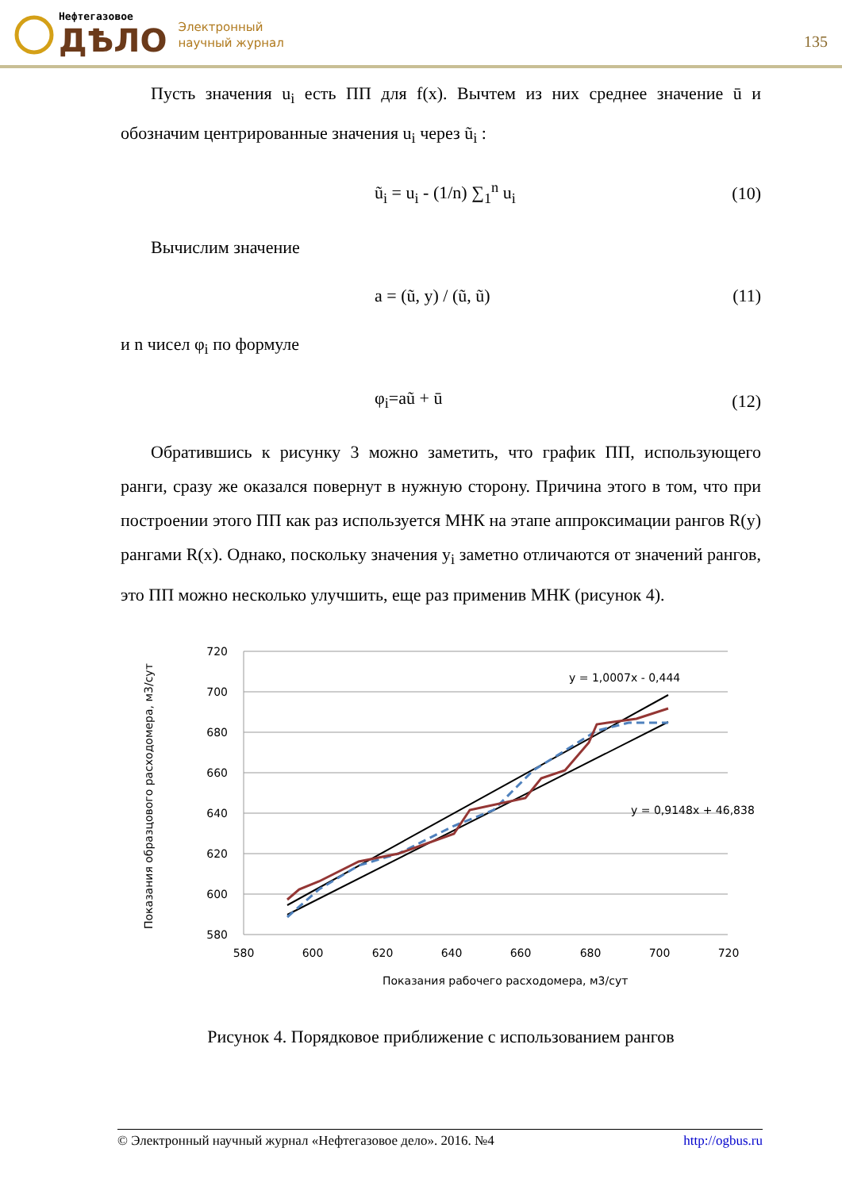Нефтегазовое
ДѢЛО
Электронный
научный журнал
135
Пусть значения u<sub>i</sub> есть ПП для f(x). Вычтем из них среднее значение ū и обозначим центрированные значения u<sub>i</sub> через ũ<sub>i</sub> :
ũ<sub>i</sub> = u<sub>i</sub> - (1/n) ∑<sub>1</sub><sup>n</sup> u<sub>i</sub> (10)
Вычислим значение
a = (ũ, y) / (ũ, ũ) (11)
и n чисел φ<sub>i</sub> по формуле
φ<sub>i</sub>=aũ + ū (12)
Обратившись к рисунку 3 можно заметить, что график ПП, использующего ранги, сразу же оказался повернут в нужную сторону. Причина этого в том, что при построении этого ПП как раз используется МНК на этапе аппроксимации рангов R(y) рангами R(x). Однако, поскольку значения y<sub>i</sub> заметно отличаются от значений рангов, это ПП можно несколько улучшить, еще раз применив МНК (рисунок 4).
720
700
680
660
640
620
600
580
580
600
620
640
660
680
700
720
y = 1,0007x - 0,444
y = 0,9148x + 46,838
Показания рабочего расходомера, м3/сут
Показания образцового расходомера, м3/сут
Рисунок 4. Порядковое приближение с использованием рангов
© Электронный научный журнал «Нефтегазовое дело». 2016. №4 http://ogbus.ru